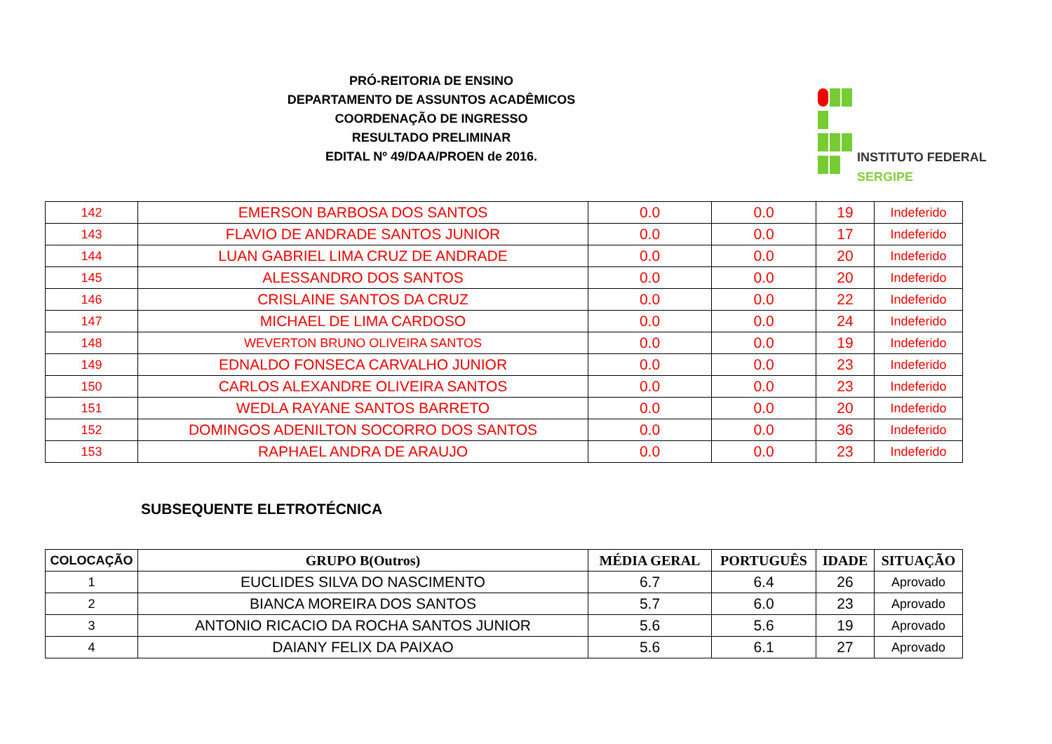PRÓ-REITORIA DE ENSINO
DEPARTAMENTO DE ASSUNTOS ACADÊMICOS
COORDENAÇÃO DE INGRESSO
RESULTADO PRELIMINAR
EDITAL Nº 49/DAA/PROEN de 2016.
INSTITUTO FEDERAL
SERGIPE
| 142 | EMERSON BARBOSA DOS SANTOS | 0.0 | 0.0 | 19 | Indeferido |
| 143 | FLAVIO DE ANDRADE SANTOS JUNIOR | 0.0 | 0.0 | 17 | Indeferido |
| 144 | LUAN GABRIEL LIMA CRUZ DE ANDRADE | 0.0 | 0.0 | 20 | Indeferido |
| 145 | ALESSANDRO DOS SANTOS | 0.0 | 0.0 | 20 | Indeferido |
| 146 | CRISLAINE SANTOS DA CRUZ | 0.0 | 0.0 | 22 | Indeferido |
| 147 | MICHAEL DE LIMA CARDOSO | 0.0 | 0.0 | 24 | Indeferido |
| 148 | WEVERTON BRUNO OLIVEIRA SANTOS | 0.0 | 0.0 | 19 | Indeferido |
| 149 | EDNALDO FONSECA CARVALHO JUNIOR | 0.0 | 0.0 | 23 | Indeferido |
| 150 | CARLOS ALEXANDRE OLIVEIRA SANTOS | 0.0 | 0.0 | 23 | Indeferido |
| 151 | WEDLA RAYANE SANTOS BARRETO | 0.0 | 0.0 | 20 | Indeferido |
| 152 | DOMINGOS ADENILTON SOCORRO DOS SANTOS | 0.0 | 0.0 | 36 | Indeferido |
| 153 | RAPHAEL ANDRA DE ARAUJO | 0.0 | 0.0 | 23 | Indeferido |
SUBSEQUENTE ELETROTÉCNICA
| COLOCAÇÃO | GRUPO B(Outros) | MÉDIA GERAL | PORTUGUÊS | IDADE | SITUAÇÃO |
| --- | --- | --- | --- | --- | --- |
| 1 | EUCLIDES SILVA DO NASCIMENTO | 6.7 | 6.4 | 26 | Aprovado |
| 2 | BIANCA MOREIRA DOS SANTOS | 5.7 | 6.0 | 23 | Aprovado |
| 3 | ANTONIO RICACIO DA ROCHA SANTOS JUNIOR | 5.6 | 5.6 | 19 | Aprovado |
| 4 | DAIANY FELIX DA PAIXAO | 5.6 | 6.1 | 27 | Aprovado |